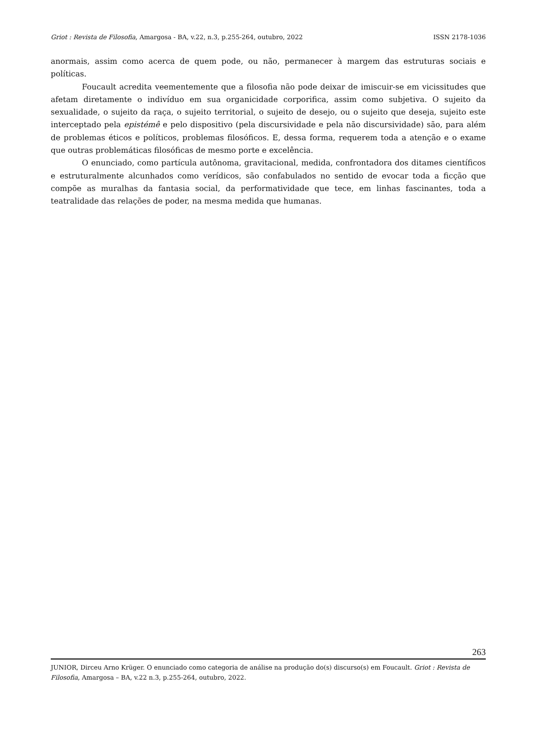Griot : Revista de Filosofia, Amargosa - BA, v.22, n.3, p.255-264, outubro, 2022 ISSN 2178-1036
anormais, assim como acerca de quem pode, ou não, permanecer à margem das estruturas sociais e políticas.
Foucault acredita veementemente que a filosofia não pode deixar de imiscuir-se em vicissitudes que afetam diretamente o indivíduo em sua organicidade corporifica, assim como subjetiva. O sujeito da sexualidade, o sujeito da raça, o sujeito territorial, o sujeito de desejo, ou o sujeito que deseja, sujeito este interceptado pela epistémê e pelo dispositivo (pela discursividade e pela não discursividade) são, para além de problemas éticos e políticos, problemas filosóficos. E, dessa forma, requerem toda a atenção e o exame que outras problemáticas filosóficas de mesmo porte e excelência.
O enunciado, como partícula autônoma, gravitacional, medida, confrontadora dos ditames científicos e estruturalmente alcunhados como verídicos, são confabulados no sentido de evocar toda a ficção que compõe as muralhas da fantasia social, da performatividade que tece, em linhas fascinantes, toda a teatralidade das relações de poder, na mesma medida que humanas.
263
JUNIOR, Dirceu Arno Krüger. O enunciado como categoria de análise na produção do(s) discurso(s) em Foucault. Griot : Revista de Filosofia, Amargosa – BA, v.22 n.3, p.255-264, outubro, 2022.